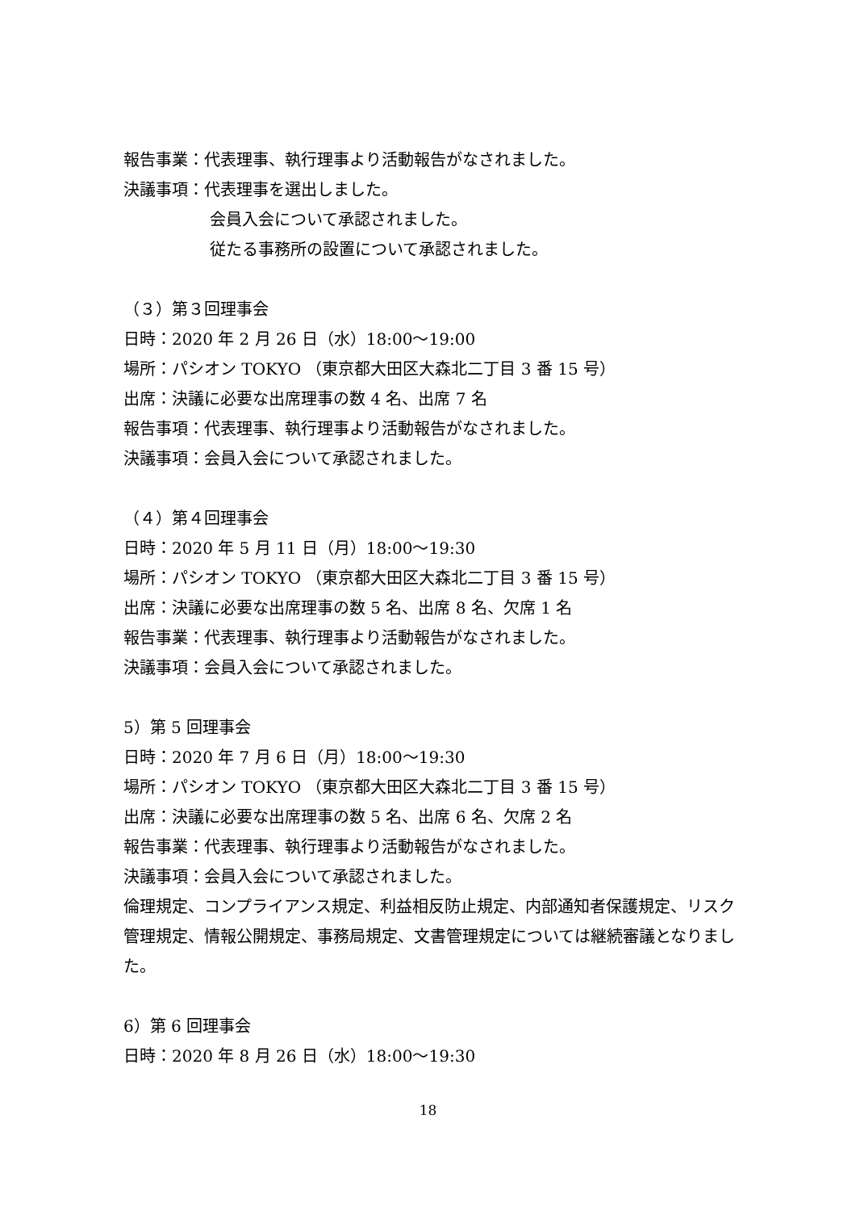報告事業：代表理事、執行理事より活動報告がなされました。
決議事項：代表理事を選出しました。
会員入会について承認されました。
従たる事務所の設置について承認されました。
（３）第３回理事会
日時：2020 年 2 月 26 日（水）18:00～19:00
場所：パシオン TOKYO （東京都大田区大森北二丁目 3 番 15 号）
出席：決議に必要な出席理事の数 4 名、出席 7 名
報告事項：代表理事、執行理事より活動報告がなされました。
決議事項：会員入会について承認されました。
（４）第４回理事会
日時：2020 年 5 月 11 日（月）18:00～19:30
場所：パシオン TOKYO （東京都大田区大森北二丁目 3 番 15 号）
出席：決議に必要な出席理事の数 5 名、出席 8 名、欠席 1 名
報告事業：代表理事、執行理事より活動報告がなされました。
決議事項：会員入会について承認されました。
5）第 5 回理事会
日時：2020 年 7 月 6 日（月）18:00～19:30
場所：パシオン TOKYO （東京都大田区大森北二丁目 3 番 15 号）
出席：決議に必要な出席理事の数 5 名、出席 6 名、欠席 2 名
報告事業：代表理事、執行理事より活動報告がなされました。
決議事項：会員入会について承認されました。
倫理規定、コンプライアンス規定、利益相反防止規定、内部通知者保護規定、リスク管理規定、情報公開規定、事務局規定、文書管理規定については継続審議となりました。
6）第 6 回理事会
日時：2020 年 8 月 26 日（水）18:00～19:30
18